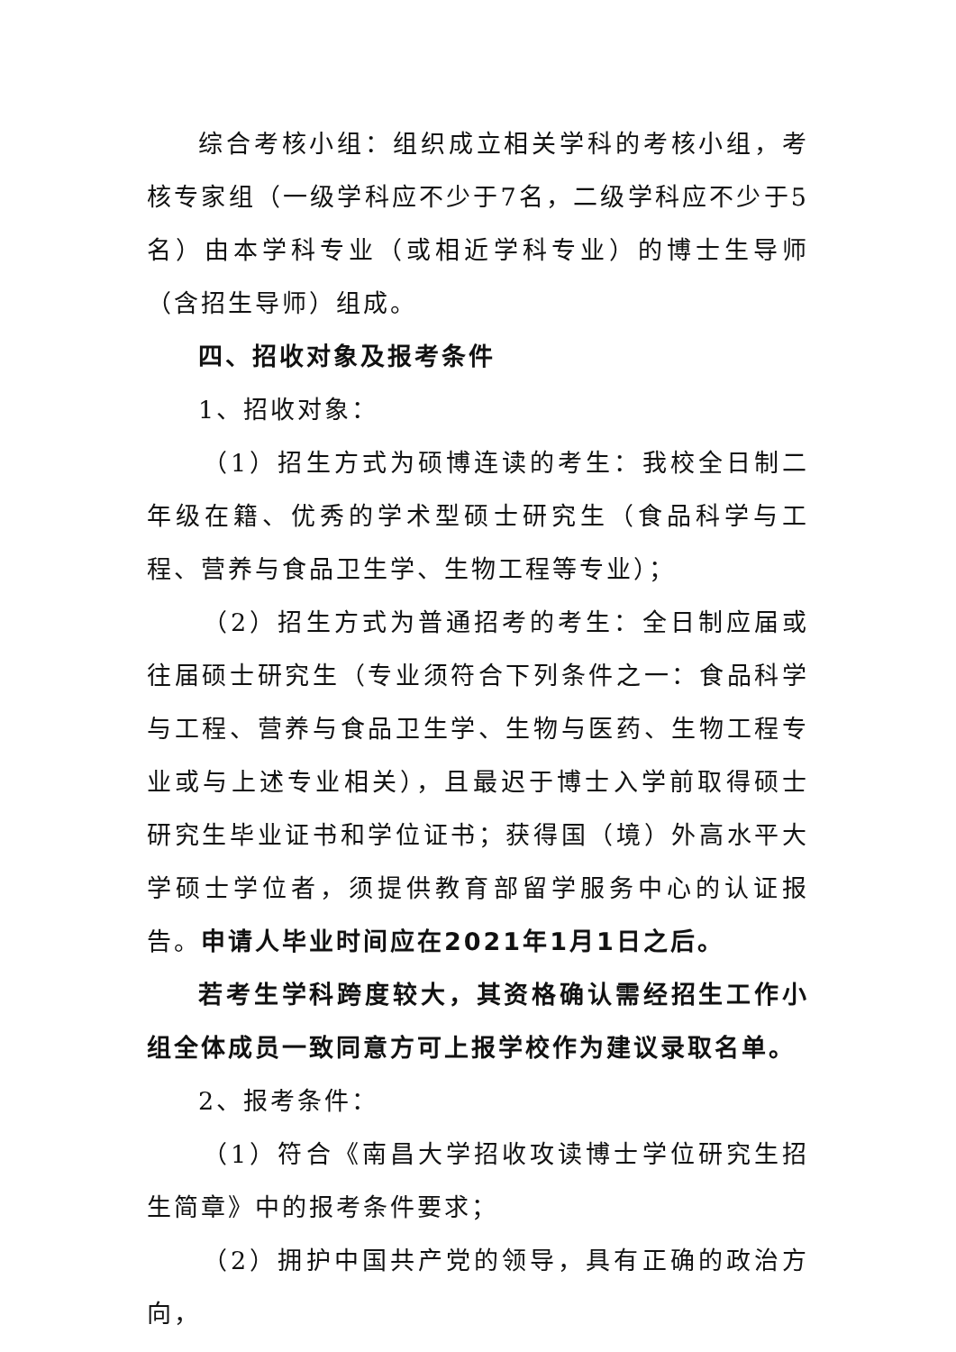综合考核小组：组织成立相关学科的考核小组，考核专家组（一级学科应不少于7名，二级学科应不少于5名）由本学科专业（或相近学科专业）的博士生导师（含招生导师）组成。
四、招收对象及报考条件
1、招收对象：
（1）招生方式为硕博连读的考生：我校全日制二年级在籍、优秀的学术型硕士研究生（食品科学与工程、营养与食品卫生学、生物工程等专业）；
（2）招生方式为普通招考的考生：全日制应届或往届硕士研究生（专业须符合下列条件之一：食品科学与工程、营养与食品卫生学、生物与医药、生物工程专业或与上述专业相关），且最迟于博士入学前取得硕士研究生毕业证书和学位证书；获得国（境）外高水平大学硕士学位者，须提供教育部留学服务中心的认证报告。申请人毕业时间应在2021年1月1日之后。
若考生学科跨度较大，其资格确认需经招生工作小组全体成员一致同意方可上报学校作为建议录取名单。
2、报考条件：
（1）符合《南昌大学招收攻读博士学位研究生招生简章》中的报考条件要求；
（2）拥护中国共产党的领导，具有正确的政治方向，